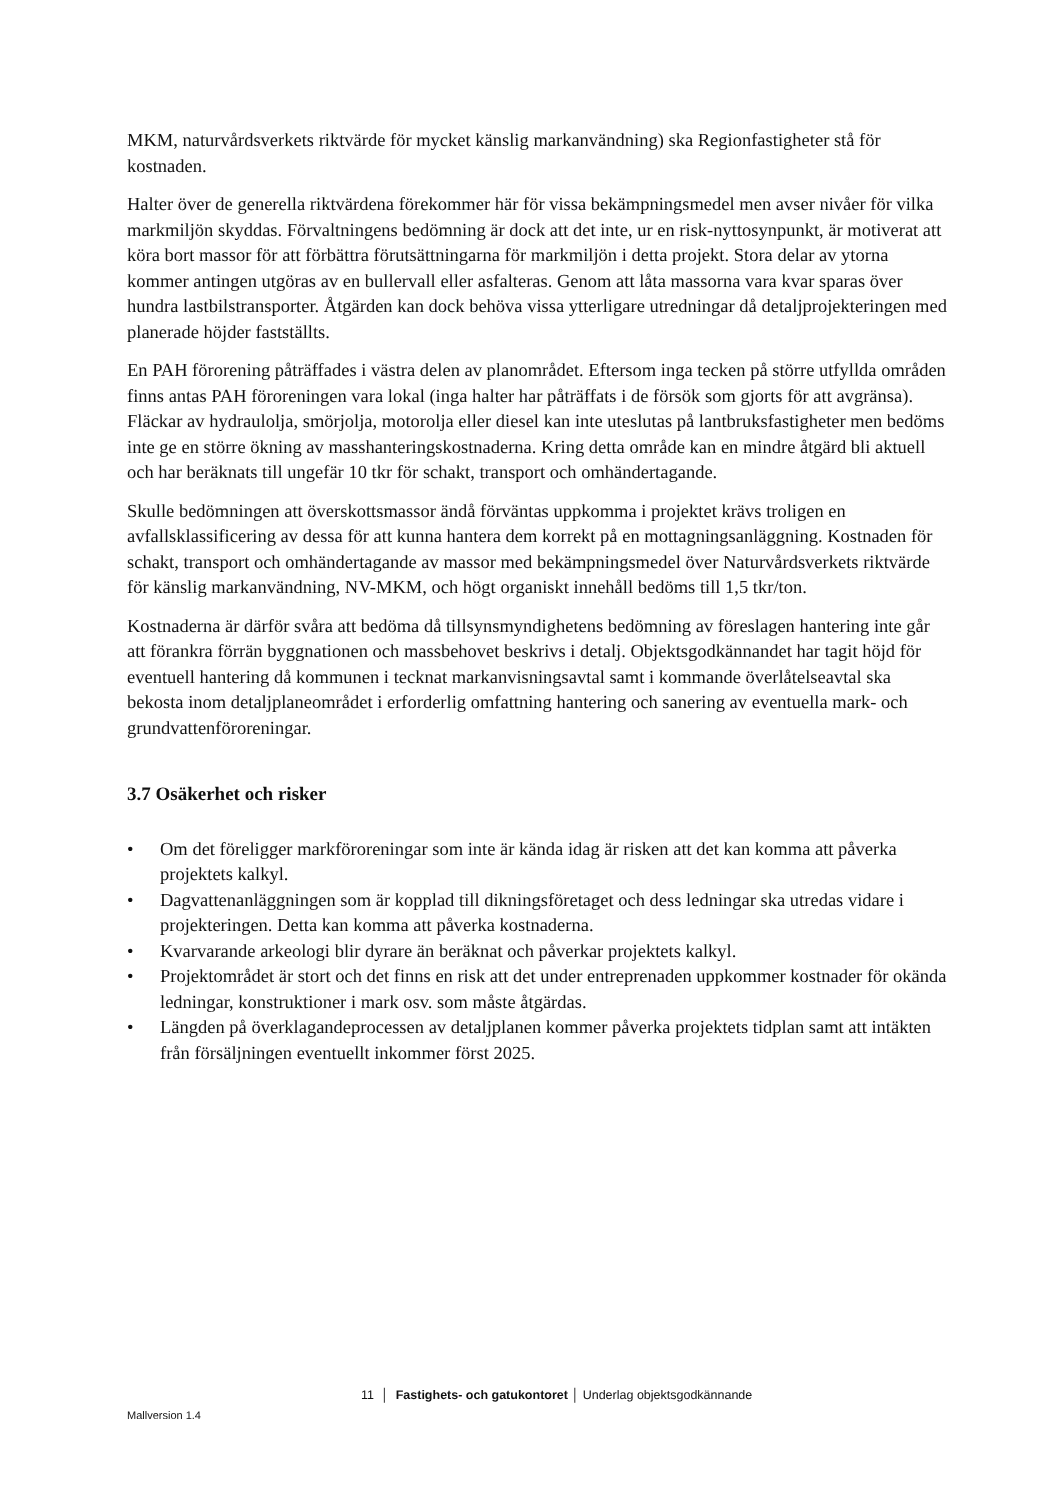MKM, naturvårdsverkets riktvärde för mycket känslig markanvändning) ska Regionfastigheter stå för kostnaden.
Halter över de generella riktvärdena förekommer här för vissa bekämpningsmedel men avser nivåer för vilka markmiljön skyddas. Förvaltningens bedömning är dock att det inte, ur en risk-nyttosynpunkt, är motiverat att köra bort massor för att förbättra förutsättningarna för markmiljön i detta projekt. Stora delar av ytorna kommer antingen utgöras av en bullervall eller asfalteras. Genom att låta massorna vara kvar sparas över hundra lastbilstransporter. Åtgärden kan dock behöva vissa ytterligare utredningar då detaljprojekteringen med planerade höjder fastställts.
En PAH förorening påträffades i västra delen av planområdet. Eftersom inga tecken på större utfyllda områden finns antas PAH föroreningen vara lokal (inga halter har påträffats i de försök som gjorts för att avgränsa). Fläckar av hydraulolja, smörjolja, motorolja eller diesel kan inte uteslutas på lantbruksfastigheter men bedöms inte ge en större ökning av masshanteringskostnaderna. Kring detta område kan en mindre åtgärd bli aktuell och har beräknats till ungefär 10 tkr för schakt, transport och omhändertagande.
Skulle bedömningen att överskottsmassor ändå förväntas uppkomma i projektet krävs troligen en avfallsklassificering av dessa för att kunna hantera dem korrekt på en mottagningsanläggning. Kostnaden för schakt, transport och omhändertagande av massor med bekämpningsmedel över Naturvårdsverkets riktvärde för känslig markanvändning, NV-MKM, och högt organiskt innehåll bedöms till 1,5 tkr/ton.
Kostnaderna är därför svåra att bedöma då tillsynsmyndighetens bedömning av föreslagen hantering inte går att förankra förrän byggnationen och massbehovet beskrivs i detalj. Objektsgodkännandet har tagit höjd för eventuell hantering då kommunen i tecknat markanvisningsavtal samt i kommande överlåtelseavtal ska bekosta inom detaljplaneområdet i erforderlig omfattning hantering och sanering av eventuella mark- och grundvattenföroreningar.
3.7 Osäkerhet och risker
• Om det föreligger markföroreningar som inte är kända idag är risken att det kan komma att påverka projektets kalkyl.
• Dagvattenanläggningen som är kopplad till dikningsföretaget och dess ledningar ska utredas vidare i projekteringen. Detta kan komma att påverka kostnaderna.
• Kvarvarande arkeologi blir dyrare än beräknat och påverkar projektets kalkyl.
• Projektområdet är stort och det finns en risk att det under entreprenaden uppkommer kostnader för okända ledningar, konstruktioner i mark osv. som måste åtgärdas.
• Längden på överklagandeprocessen av detaljplanen kommer påverka projektets tidplan samt att intäkten från försäljningen eventuellt inkommer först 2025.
11 │ Fastighets- och gatukontoret │ Underlag objektsgodkännande
Mallversion 1.4